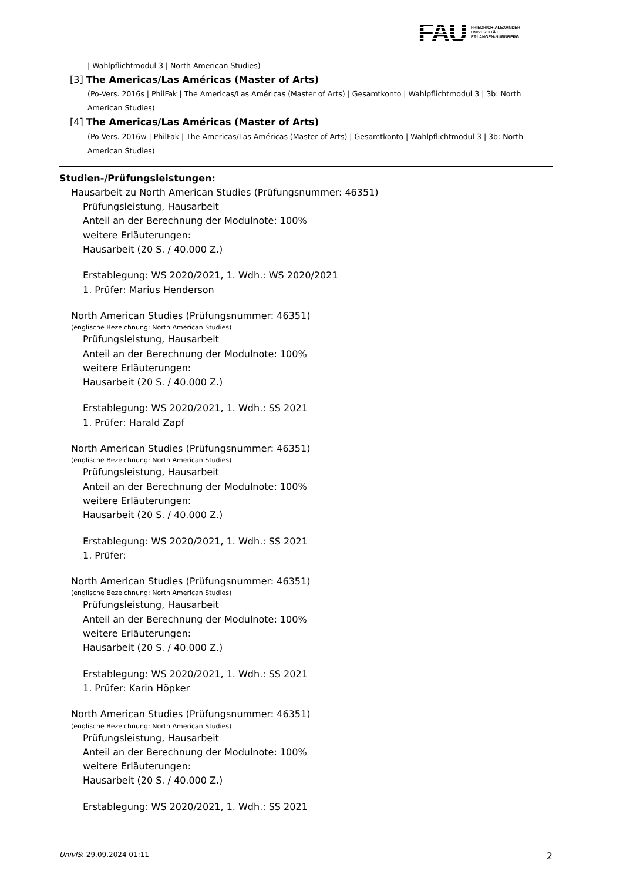FAU
FRIEDRICH-ALEXANDER
UNIVERSITÄT
ERLANGEN-NÜRNBERG
| Wahlpflichtmodul 3 | North American Studies)
[3] The Americas/Las Américas (Master of Arts)
(Po-Vers. 2016s | PhilFak | The Americas/Las Américas (Master of Arts) | Gesamtkonto | Wahlpflichtmodul 3 | 3b: North American Studies)
[4] The Americas/Las Américas (Master of Arts)
(Po-Vers. 2016w | PhilFak | The Americas/Las Américas (Master of Arts) | Gesamtkonto | Wahlpflichtmodul 3 | 3b: North American Studies)
Studien-/Prüfungsleistungen:
Hausarbeit zu North American Studies (Prüfungsnummer: 46351)
Prüfungsleistung, Hausarbeit
Anteil an der Berechnung der Modulnote: 100%
weitere Erläuterungen:
Hausarbeit (20 S. / 40.000 Z.)
Erstablegung: WS 2020/2021, 1. Wdh.: WS 2020/2021
1. Prüfer: Marius Henderson
North American Studies (Prüfungsnummer: 46351)
(englische Bezeichnung: North American Studies)
Prüfungsleistung, Hausarbeit
Anteil an der Berechnung der Modulnote: 100%
weitere Erläuterungen:
Hausarbeit (20 S. / 40.000 Z.)
Erstablegung: WS 2020/2021, 1. Wdh.: SS 2021
1. Prüfer: Harald Zapf
North American Studies (Prüfungsnummer: 46351)
(englische Bezeichnung: North American Studies)
Prüfungsleistung, Hausarbeit
Anteil an der Berechnung der Modulnote: 100%
weitere Erläuterungen:
Hausarbeit (20 S. / 40.000 Z.)
Erstablegung: WS 2020/2021, 1. Wdh.: SS 2021
1. Prüfer:
North American Studies (Prüfungsnummer: 46351)
(englische Bezeichnung: North American Studies)
Prüfungsleistung, Hausarbeit
Anteil an der Berechnung der Modulnote: 100%
weitere Erläuterungen:
Hausarbeit (20 S. / 40.000 Z.)
Erstablegung: WS 2020/2021, 1. Wdh.: SS 2021
1. Prüfer: Karin Höpker
North American Studies (Prüfungsnummer: 46351)
(englische Bezeichnung: North American Studies)
Prüfungsleistung, Hausarbeit
Anteil an der Berechnung der Modulnote: 100%
weitere Erläuterungen:
Hausarbeit (20 S. / 40.000 Z.)
Erstablegung: WS 2020/2021, 1. Wdh.: SS 2021
UnivIS: 29.09.2024 01:11 2